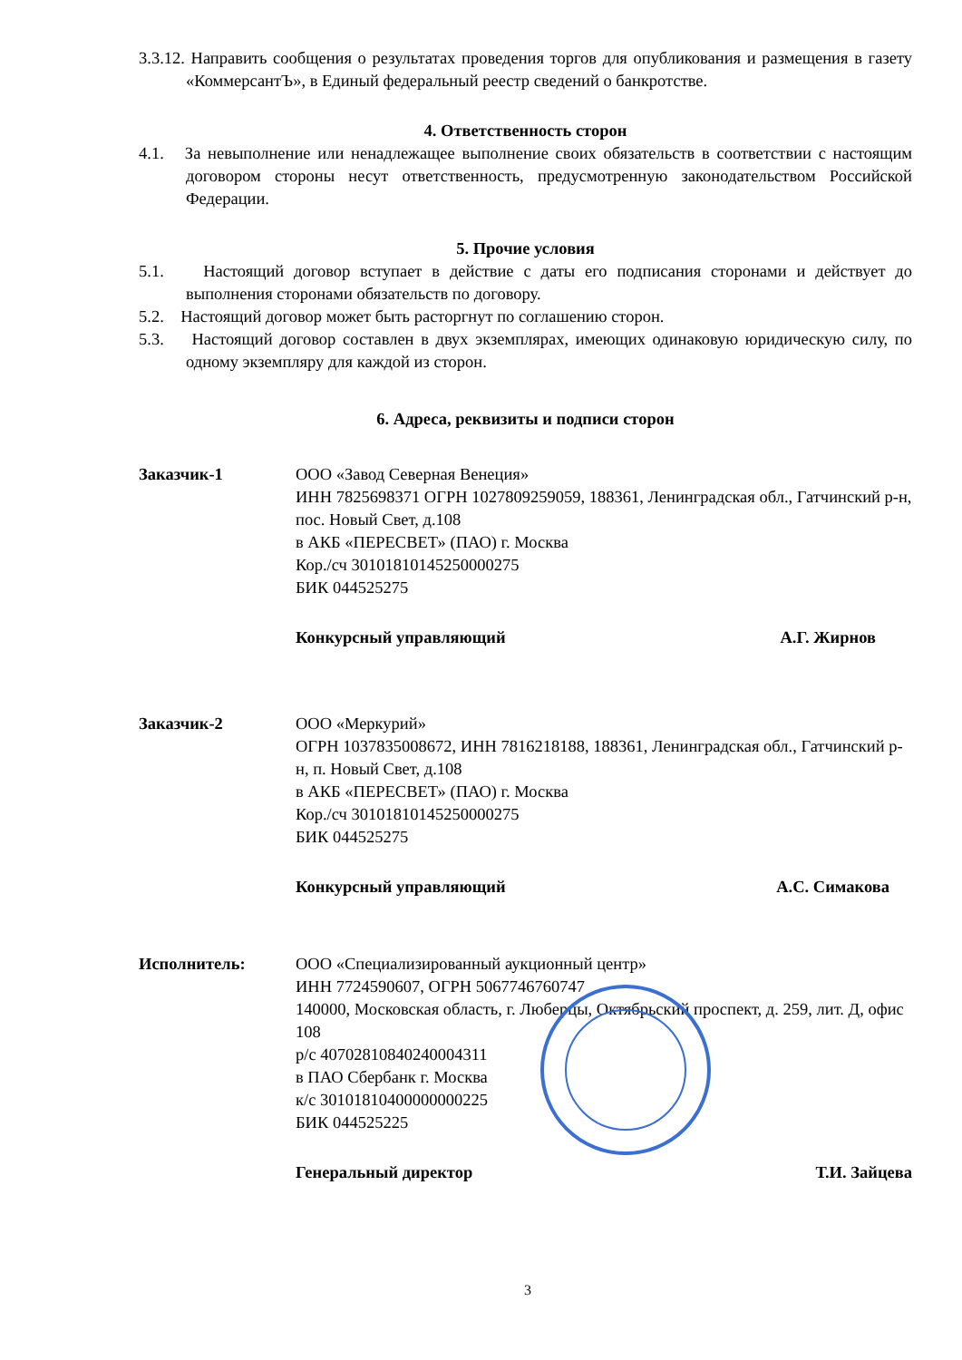3.3.12. Направить сообщения о результатах проведения торгов для опубликования и размещения в газету «КоммерсантЪ», в Единый федеральный реестр сведений о банкротстве.
4. Ответственность сторон
4.1. За невыполнение или ненадлежащее выполнение своих обязательств в соответствии с настоящим договором стороны несут ответственность, предусмотренную законодательством Российской Федерации.
5. Прочие условия
5.1. Настоящий договор вступает в действие с даты его подписания сторонами и действует до выполнения сторонами обязательств по договору.
5.2. Настоящий договор может быть расторгнут по соглашению сторон.
5.3. Настоящий договор составлен в двух экземплярах, имеющих одинаковую юридическую силу, по одному экземпляру для каждой из сторон.
6. Адреса, реквизиты и подписи сторон
Заказчик-1 ООО «Завод Северная Венеция»
ИНН 7825698371 ОГРН 1027809259059, 188361, Ленинградская обл., Гатчинский р-н, пос. Новый Свет, д.108
в АКБ «ПЕРЕСВЕТ» (ПАО) г. Москва
Кор./сч 30101810145250000275
БИК 044525275
Конкурсный управляющий А.Г. Жирнов
Заказчик-2 ООО «Меркурий»
ОГРН 1037835008672, ИНН 7816218188, 188361, Ленинградская обл., Гатчинский р-н, п. Новый Свет, д.108
в АКБ «ПЕРЕСВЕТ» (ПАО) г. Москва
Кор./сч 30101810145250000275
БИК 044525275
Конкурсный управляющий А.С. Симакова
Исполнитель: ООО «Специализированный аукционный центр»
ИНН 7724590607, ОГРН 5067746760747
140000, Московская область, г. Люберцы, Октябрьский проспект, д. 259, лит. Д, офис 108
р/с 40702810840240004311
в ПАО Сбербанк г. Москва
к/с 30101810400000000225
БИК 044525225
Генеральный директор Т.И. Зайцева
3